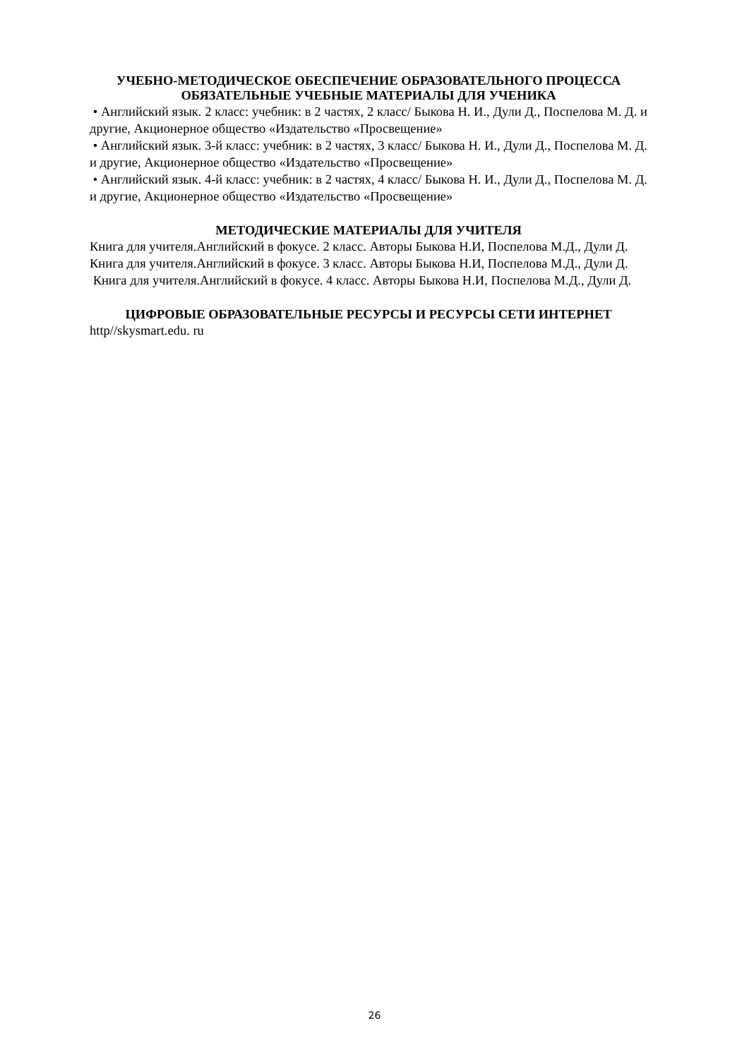УЧЕБНО-МЕТОДИЧЕСКОЕ ОБЕСПЕЧЕНИЕ ОБРАЗОВАТЕЛЬНОГО ПРОЦЕССА ОБЯЗАТЕЛЬНЫЕ УЧЕБНЫЕ МАТЕРИАЛЫ ДЛЯ УЧЕНИКА
• Английский язык. 2 класс: учебник: в 2 частях, 2 класс/ Быкова Н. И., Дули Д., Поспелова М. Д. и другие, Акционерное общество «Издательство «Просвещение»
• Английский язык. 3-й класс: учебник: в 2 частях, 3 класс/ Быкова Н. И., Дули Д., Поспелова М. Д. и другие, Акционерное общество «Издательство «Просвещение»
• Английский язык. 4-й класс: учебник: в 2 частях, 4 класс/ Быкова Н. И., Дули Д., Поспелова М. Д. и другие, Акционерное общество «Издательство «Просвещение»
МЕТОДИЧЕСКИЕ МАТЕРИАЛЫ ДЛЯ УЧИТЕЛЯ
Книга для учителя.Английский в фокусе. 2 класс. Авторы Быкова Н.И, Поспелова М.Д., Дули Д.
Книга для учителя.Английский в фокусе. 3 класс. Авторы Быкова Н.И, Поспелова М.Д., Дули Д.
Книга для учителя.Английский в фокусе. 4 класс. Авторы Быкова Н.И, Поспелова М.Д., Дули Д.
ЦИФРОВЫЕ ОБРАЗОВАТЕЛЬНЫЕ РЕСУРСЫ И РЕСУРСЫ СЕТИ ИНТЕРНЕТ
http//skysmart.edu. ru
26